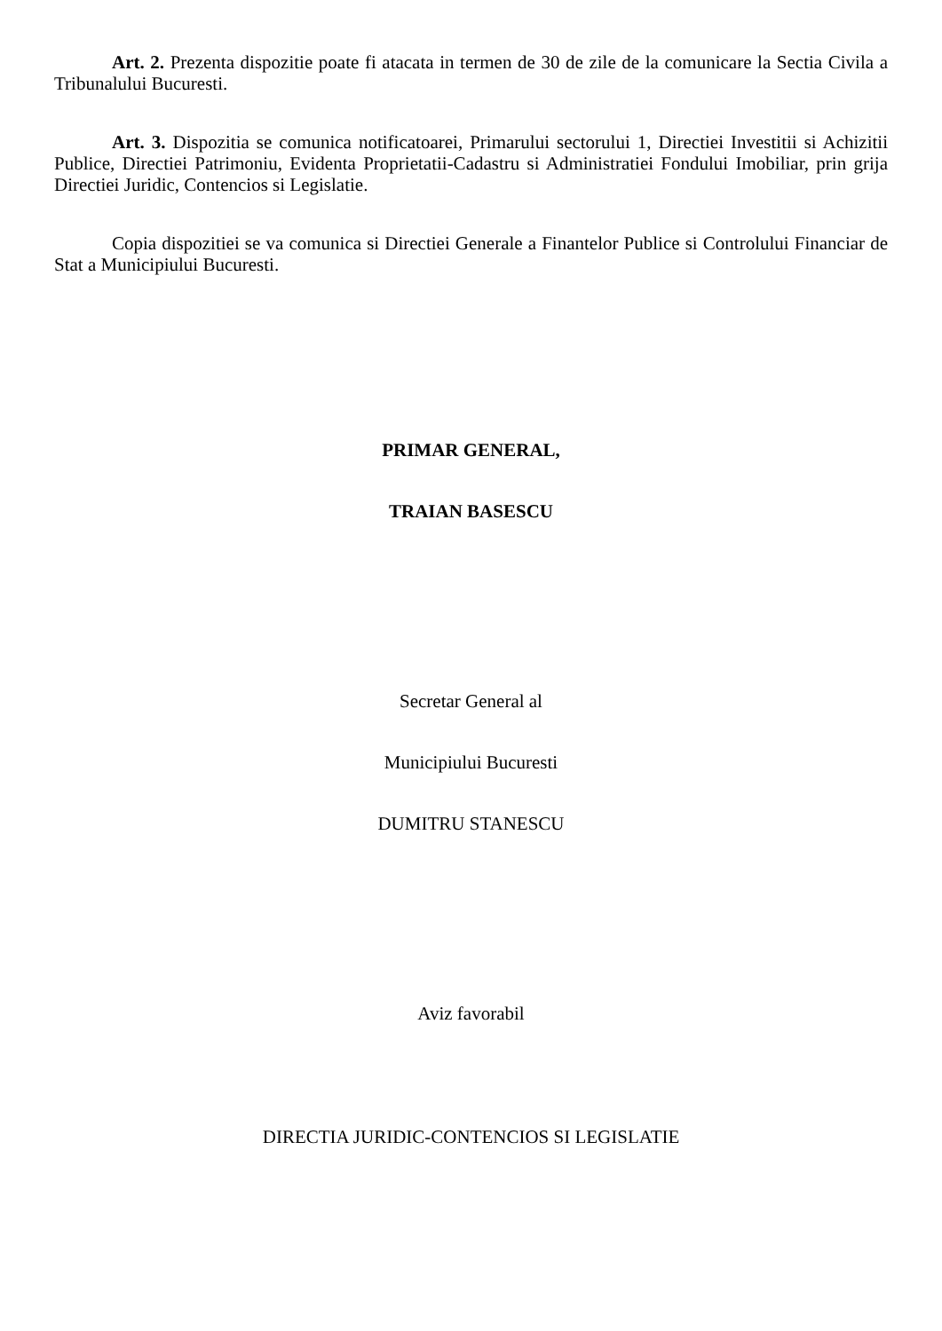Art. 2. Prezenta dispozitie poate fi atacata in termen de 30 de zile de la comunicare la Sectia Civila a Tribunalului Bucuresti.
Art. 3. Dispozitia se comunica notificatoarei, Primarului sectorului 1, Directiei Investitii si Achizitii Publice, Directiei Patrimoniu, Evidenta Proprietatii-Cadastru si Administratiei Fondului Imobiliar, prin grija Directiei Juridic, Contencios si Legislatie.
Copia dispozitiei se va comunica si Directiei Generale a Finantelor Publice si Controlului Financiar de Stat a Municipiului Bucuresti.
PRIMAR GENERAL,
TRAIAN BASESCU
Secretar General al
Municipiului Bucuresti
DUMITRU STANESCU
Aviz favorabil
DIRECTIA JURIDIC-CONTENCIOS SI LEGISLATIE